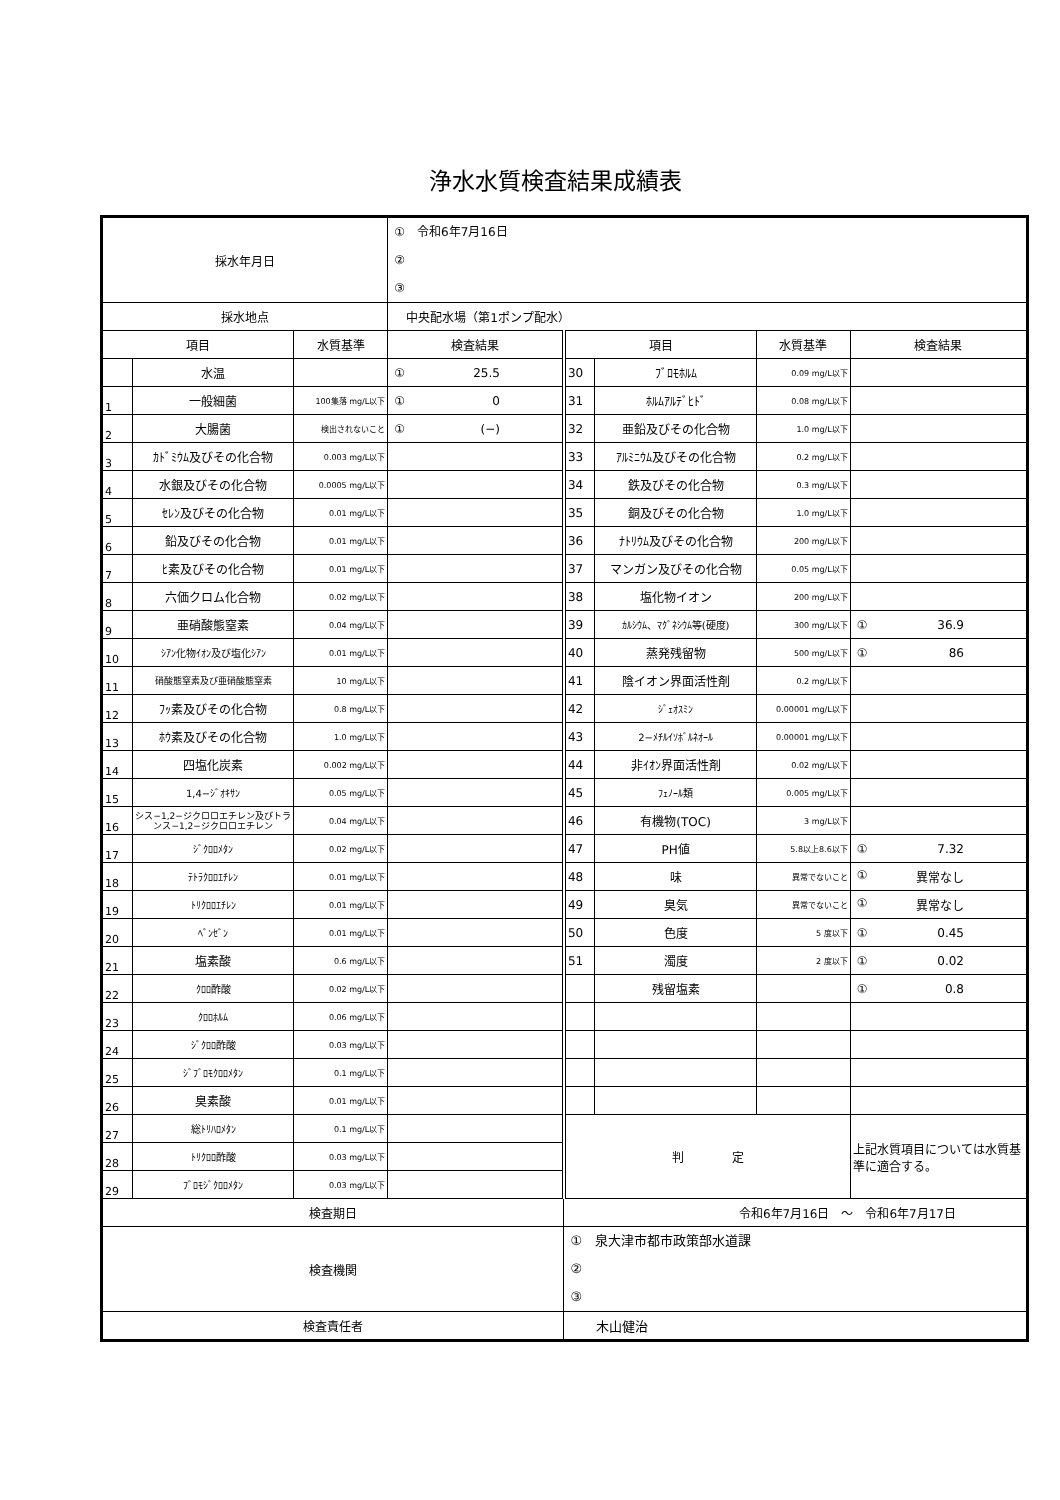浄水水質検査結果成績表
| 採水年月日 | | | ① 令和6年7月16日 ② ③ | | | | |
| 採水地点 | | | 中央配水場（第1ポンプ配水） | | | | |
| 項目 | | 水質基準 | 検査結果 | 項目 | | 水質基準 | 検査結果 |
| | 水温 | | ① 25.5 | 30 | ﾌﾞﾛﾓﾎﾙﾑ | 0.09 mg/L以下 | |
| 1 | 一般細菌 | 100集落 mg/L以下 | ① 0 | 31 | ﾎﾙﾑｱﾙﾃﾞﾋﾄﾞ | 0.08 mg/L以下 | |
| 2 | 大腸菌 | 検出されないこと | ① (−) | 32 | 亜鉛及びその化合物 | 1.0 mg/L以下 | |
| 3 | ｶﾄﾞﾐｳﾑ及びその化合物 | 0.003 mg/L以下 | | 33 | ｱﾙﾐﾆｳﾑ及びその化合物 | 0.2 mg/L以下 | |
| 4 | 水銀及びその化合物 | 0.0005 mg/L以下 | | 34 | 鉄及びその化合物 | 0.3 mg/L以下 | |
| 5 | ｾﾚﾝ及びその化合物 | 0.01 mg/L以下 | | 35 | 銅及びその化合物 | 1.0 mg/L以下 | |
| 6 | 鉛及びその化合物 | 0.01 mg/L以下 | | 36 | ﾅﾄﾘｳﾑ及びその化合物 | 200 mg/L以下 | |
| 7 | ﾋ素及びその化合物 | 0.01 mg/L以下 | | 37 | マンガン及びその化合物 | 0.05 mg/L以下 | |
| 8 | 六価クロム化合物 | 0.02 mg/L以下 | | 38 | 塩化物イオン | 200 mg/L以下 | |
| 9 | 亜硝酸態窒素 | 0.04 mg/L以下 | | 39 | ｶﾙｼｳﾑ、ﾏｸﾞﾈｼｳﾑ等(硬度) | 300 mg/L以下 | ① 36.9 |
| 10 | ｼｱﾝ化物ｲｵﾝ及び塩化ｼｱﾝ | 0.01 mg/L以下 | | 40 | 蒸発残留物 | 500 mg/L以下 | ① 86 |
| 11 | 硝酸態窒素及び亜硝酸態窒素 | 10 mg/L以下 | | 41 | 陰イオン界面活性剤 | 0.2 mg/L以下 | |
| 12 | ﾌｯ素及びその化合物 | 0.8 mg/L以下 | | 42 | ｼﾞｪｵｽﾐﾝ | 0.00001 mg/L以下 | |
| 13 | ﾎｳ素及びその化合物 | 1.0 mg/L以下 | | 43 | 2−ﾒﾁﾙｲｿﾎﾞﾙﾈｵｰﾙ | 0.00001 mg/L以下 | |
| 14 | 四塩化炭素 | 0.002 mg/L以下 | | 44 | 非ｲｵﾝ界面活性剤 | 0.02 mg/L以下 | |
| 15 | 1,4−ｼﾞｵｷｻﾝ | 0.05 mg/L以下 | | 45 | ﾌｪﾉｰﾙ類 | 0.005 mg/L以下 | |
| 16 | シス−1,2−ジクロロエチレン及びトランス−1,2−ジクロロエチレン | 0.04 mg/L以下 | | 46 | 有機物(TOC) | 3 mg/L以下 | |
| 17 | ｼﾞｸﾛﾛﾒﾀﾝ | 0.02 mg/L以下 | | 47 | PH値 | 5.8以上8.6以下 | ① 7.32 |
| 18 | ﾃﾄﾗｸﾛﾛｴﾁﾚﾝ | 0.01 mg/L以下 | | 48 | 味 | 異常でないこと | ① 異常なし |
| 19 | ﾄﾘｸﾛﾛｴﾁﾚﾝ | 0.01 mg/L以下 | | 49 | 臭気 | 異常でないこと | ① 異常なし |
| 20 | ﾍﾞﾝｾﾞﾝ | 0.01 mg/L以下 | | 50 | 色度 | 5 度以下 | ① 0.45 |
| 21 | 塩素酸 | 0.6 mg/L以下 | | 51 | 濁度 | 2 度以下 | ① 0.02 |
| 22 | ｸﾛﾛ酢酸 | 0.02 mg/L以下 | | | 残留塩素 | | ① 0.8 |
| 23 | ｸﾛﾛﾎﾙﾑ | 0.06 mg/L以下 | | | | | |
| 24 | ｼﾞｸﾛﾛ酢酸 | 0.03 mg/L以下 | | | | | |
| 25 | ｼﾞﾌﾞﾛﾓｸﾛﾛﾒﾀﾝ | 0.1 mg/L以下 | | | | | |
| 26 | 臭素酸 | 0.01 mg/L以下 | | | | | |
| 27 | 総ﾄﾘﾊﾛﾒﾀﾝ | 0.1 mg/L以下 | | 判 定 | | | 上記水質項目については水質基準に適合する。 |
| 28 | ﾄﾘｸﾛﾛ酢酸 | 0.03 mg/L以下 | | | | | |
| 29 | ﾌﾞﾛﾓｼﾞｸﾛﾛﾒﾀﾝ | 0.03 mg/L以下 | | | | | |
| 検査期日 | | | | 令和6年7月16日 ～ 令和6年7月17日 | | | |
| 検査機関 | | | | ① 泉大津市都市政策部水道課 ② ③ | | | |
| 検査責任者 | | | | 木山健治 | | | |